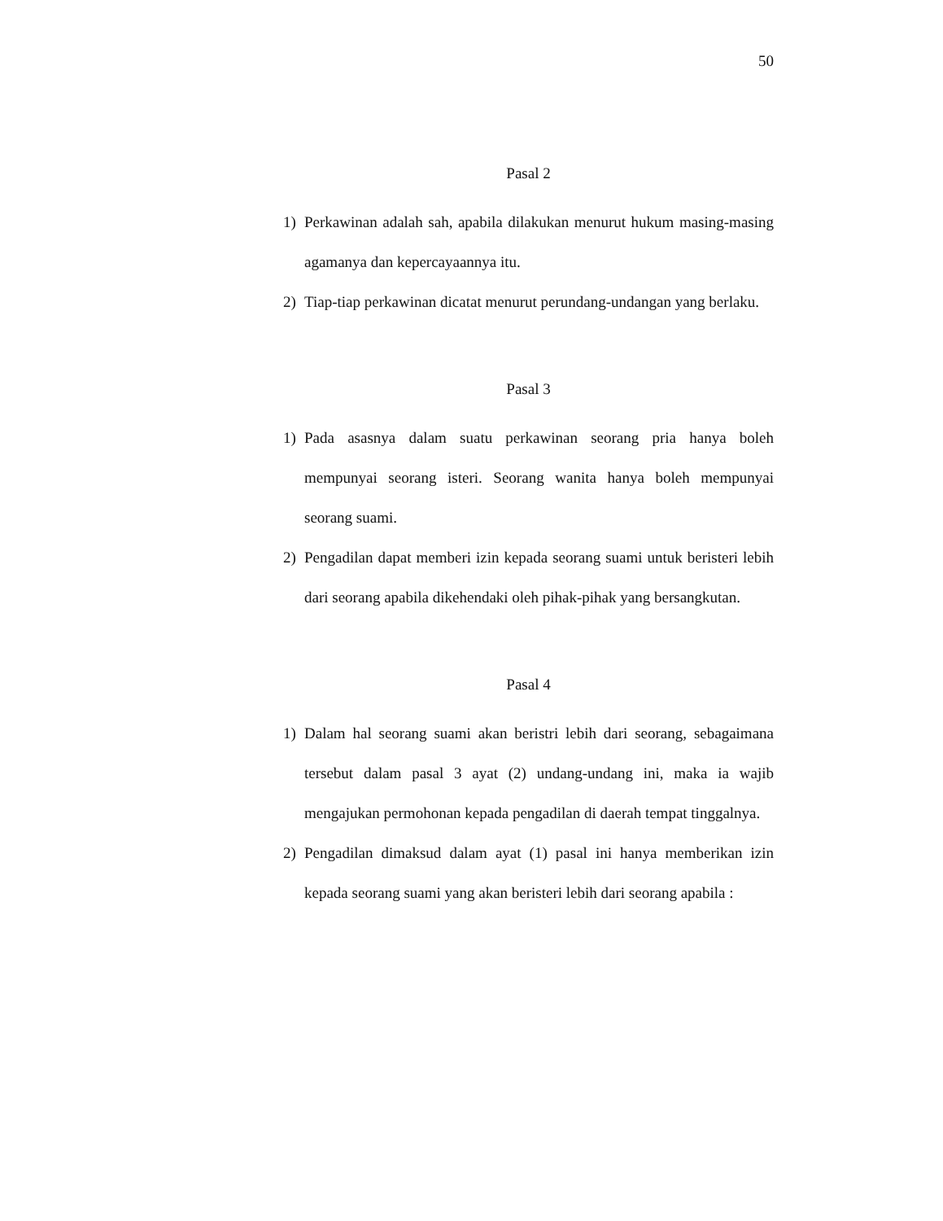50
Pasal 2
1) Perkawinan adalah sah, apabila dilakukan menurut hukum masing-masing agamanya dan kepercayaannya itu.
2) Tiap-tiap perkawinan dicatat menurut perundang-undangan yang berlaku.
Pasal 3
1) Pada asasnya dalam suatu perkawinan seorang pria hanya boleh mempunyai seorang isteri. Seorang wanita hanya boleh mempunyai seorang suami.
2) Pengadilan dapat memberi izin kepada seorang suami untuk beristeri lebih dari seorang apabila dikehendaki oleh pihak-pihak yang bersangkutan.
Pasal 4
1) Dalam hal seorang suami akan beristri lebih dari seorang, sebagaimana tersebut dalam pasal 3 ayat (2) undang-undang ini, maka ia wajib mengajukan permohonan kepada pengadilan di daerah tempat tinggalnya.
2) Pengadilan dimaksud dalam ayat (1) pasal ini hanya memberikan izin kepada seorang suami yang akan beristeri lebih dari seorang apabila :